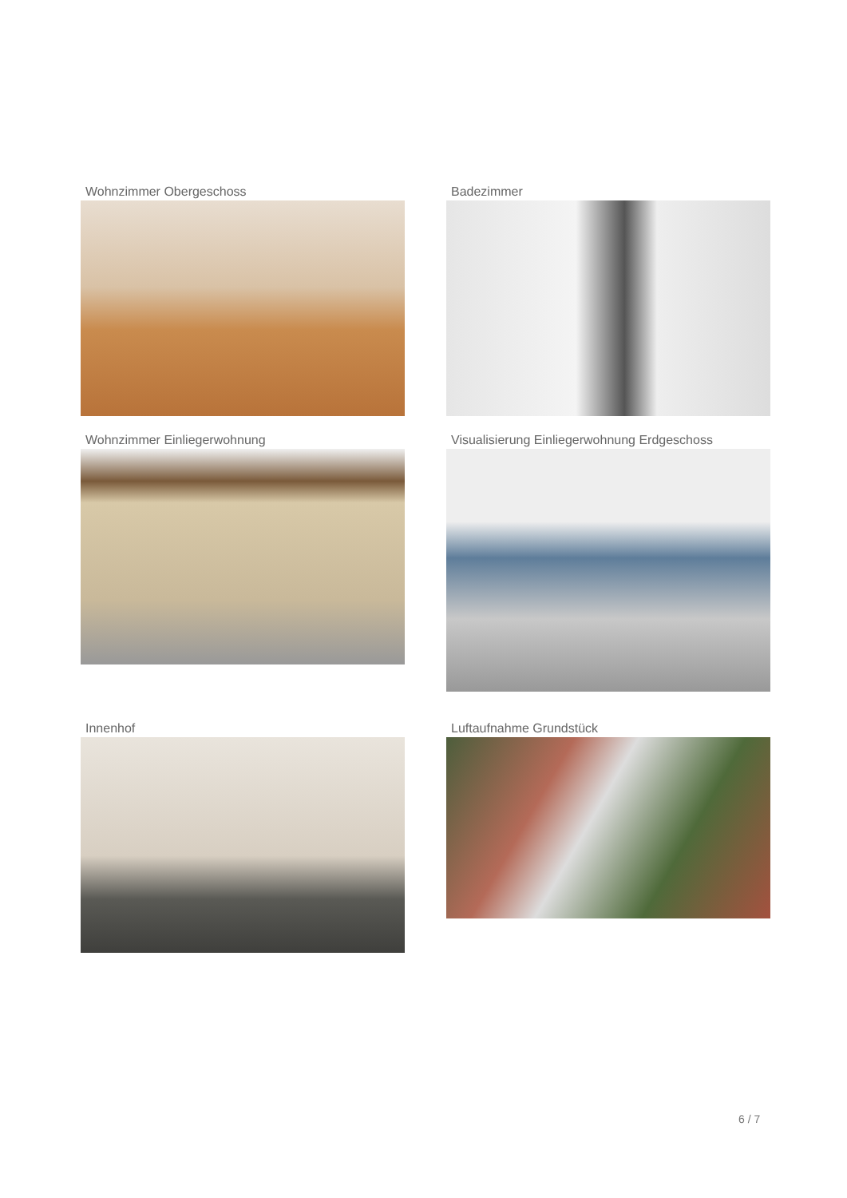Wohnzimmer Obergeschoss
Badezimmer
Wohnzimmer Einliegerwohnung
Visualisierung Einliegerwohnung Erdgeschoss
Innenhof
Luftaufnahme Grundstück
6 / 7